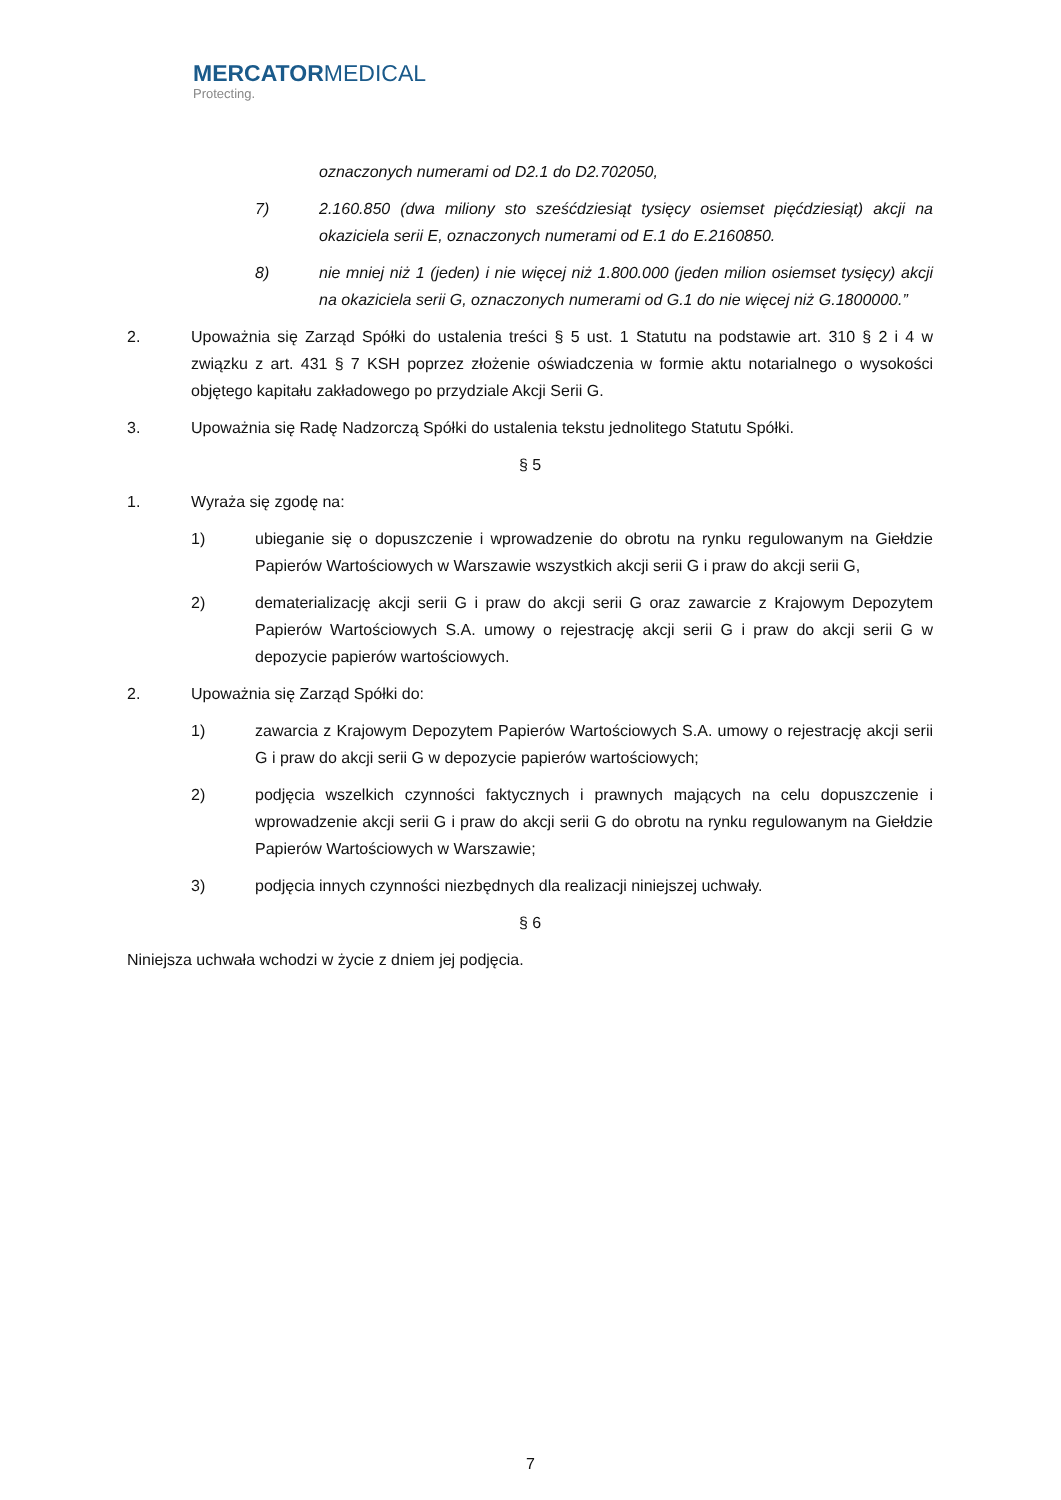MERCATORMEDICAL
Protecting.
oznaczonych numerami od D2.1 do D2.702050,
7) 2.160.850 (dwa miliony sto sześćdziesiąt tysięcy osiemset pięćdziesiąt) akcji na okaziciela serii E, oznaczonych numerami od E.1 do E.2160850.
8) nie mniej niż 1 (jeden) i nie więcej niż 1.800.000 (jeden milion osiemset tysięcy) akcji na okaziciela serii G, oznaczonych numerami od G.1 do nie więcej niż G.1800000.”
2. Upoważnia się Zarząd Spółki do ustalenia treści § 5 ust. 1 Statutu na podstawie art. 310 § 2 i 4 w związku z art. 431 § 7 KSH poprzez złożenie oświadczenia w formie aktu notarialnego o wysokości objętego kapitału zakładowego po przydziale Akcji Serii G.
3. Upoważnia się Radę Nadzorczą Spółki do ustalenia tekstu jednolitego Statutu Spółki.
§ 5
1. Wyraża się zgodę na:
1) ubieganie się o dopuszczenie i wprowadzenie do obrotu na rynku regulowanym na Giełdzie Papierów Wartościowych w Warszawie wszystkich akcji serii G i praw do akcji serii G,
2) dematerializację akcji serii G i praw do akcji serii G oraz zawarcie z Krajowym Depozytem Papierów Wartościowych S.A. umowy o rejestrację akcji serii G i praw do akcji serii G w depozycie papierów wartościowych.
2. Upoważnia się Zarząd Spółki do:
1) zawarcia z Krajowym Depozytem Papierów Wartościowych S.A. umowy o rejestrację akcji serii G i praw do akcji serii G w depozycie papierów wartościowych;
2) podjęcia wszelkich czynności faktycznych i prawnych mających na celu dopuszczenie i wprowadzenie akcji serii G i praw do akcji serii G do obrotu na rynku regulowanym na Giełdzie Papierów Wartościowych w Warszawie;
3) podjęcia innych czynności niezbędnych dla realizacji niniejszej uchwały.
§ 6
Niniejsza uchwała wchodzi w życie z dniem jej podjęcia.
7